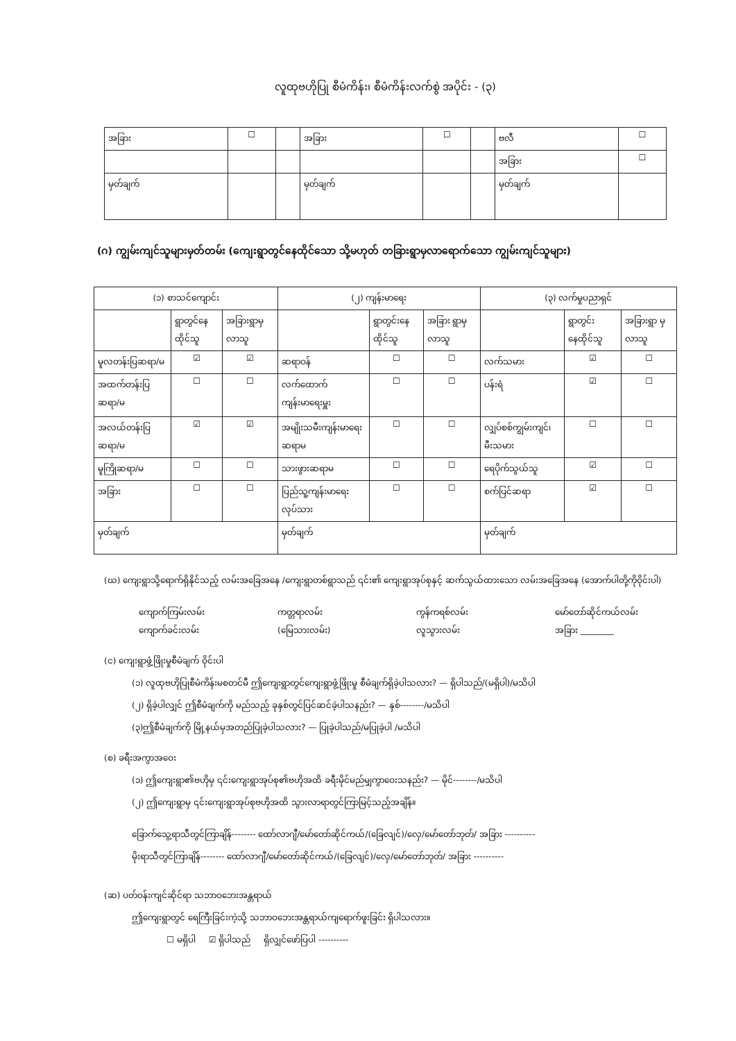လူထုဗဟိုပြု စီမံကိန်း၊ စီမံကိန်းလက်စွဲ အပိုင်း - (၃)
| အခြား | ☐ | | အခြား | ☐ | | ဗလီ | ☐ |
| | | | | | | အခြား | ☐ |
| မှတ်ချက် | | | မှတ်ချက် | | | မှတ်ချက် | |
(ဂ) ကျွမ်းကျင်သူများမှတ်တမ်း (ကျေးရွာတွင်နေထိုင်သော သို့မဟုတ် တခြားရွာမှလာရောက်သော ကျွမ်းကျင်သူများ)
| (၁) စာသင်ကျောင်း | | | (၂) ကျန်းမာရေး | | | (၃) လက်မှုပညာရှင် | | |
| --- | --- | --- | --- | --- | --- | --- | --- | --- |
| | ရွာတွင်နေ ထိုင်သူ | အခြားရွာမှ လာသူ | | ရွာတွင်းနေ ထိုင်သူ | အခြား ရွာမှ လာသူ | | ရွာတွင်း နေထိုင်သူ | အခြားရွာ မှလာသူ |
| မူလတန်းပြဆရာ/မ | ☑ | ☑ | ဆရာဝန် | ☐ | ☐ | လက်သမား | ☑ | ☐ |
| အထက်တန်းပြဆရာ/မ | ☐ | ☐ | လက်ထောက် ကျန်းမာရေးမှူး | ☐ | ☐ | ပန်းရံ | ☑ | ☐ |
| အလယ်တန်းပြဆရာ/မ | ☑ | ☑ | အမျိုးသမီးကျန်းမာရေး ဆရာမ | ☐ | ☐ | လျှပ်စစ်ကျွမ်းကျင်၊ မီးသမား | ☐ | ☐ |
| မူကြိုဆရာ/မ | ☐ | ☐ | သားဖွားဆရာမ | ☐ | ☐ | ရေပိုက်သွယ်သူ | ☑ | ☐ |
| အခြား | ☐ | ☐ | ပြည်သူ့ကျန်းမာရေးလုပ်သား | ☐ | ☐ | စက်ပြင်ဆရာ | ☑ | ☐ |
| မှတ်ချက် | | | မှတ်ချက် | | | မှတ်ချက် | | |
(ဃ) ကျေးရွာသို့ရောက်ရှိနိုင်သည့် လမ်းအခြေအနေ /ကျေးရွာတစ်ရွာသည် ၎င်း၏ ကျေးရွာအုပ်စုနှင့် ဆက်သွယ်ထားသော လမ်းအခြေအနေ (အောက်ပါတို့ကိုဝိုင်းပါ)
ကျောက်ကြမ်းလမ်း ကတ္တရာလမ်း ကွန်ကရစ်လမ်း မော်တော်ဆိုင်ကယ်လမ်း
ကျောက်ခင်းလမ်း (မြေသားလမ်း) လူသွားလမ်း အခြား ________
(င) ကျေးရွာဖွံ့ဖြိုးမှုစီမံချက် ဝိုင်းပါ
(၁) လူထုဗဟိုပြုစီမံကိန်းမစတင်မီ ဤကျေးရွာတွင်ကျေးရွာဖွံ့ဖြိုးမှု စီမံချက်ရှိခဲ့ပါသလား? — ရှိပါသည်/(မရှိပါ)/မသိပါ
(၂) ရှိခဲ့ပါလျှင် ဤစီမံချက်ကို မည်သည့် ခုနှစ်တွင်ပြင်ဆင်ခဲ့ပါသနည်း? — နှစ်--------/မသိပါ
(၃)ဤစီမံချက်ကို မြို့နယ်မှအတည်ပြုခဲ့ပါသလား? — ပြုခဲ့ပါသည်/မပြုခဲ့ပါ /မသိပါ
(စ) ခရီးအကွာအဝေး
(၁) ဤကျေးရွာ၏ဗဟိုမှ ၎င်းကျေးရွာအုပ်စု၏ဗဟိုအထိ ခရီးမိုင်မည်မျှကွာဝေးသနည်း? — မိုင်--------/မသိပါ
(၂) ဤကျေးရွာမှ ၎င်းကျေးရွာအုပ်စုဗဟိုအထိ သွားလာရာတွင်ကြာမြင့်သည့်အချိန်။
ခြောက်သွေ့ရာသီတွင်ကြာချိန်-------- ထော်လာဂျီ/မော်တော်ဆိုင်ကယ်/(ခြေလျင်)/လှေ/မော်တော်ဘုတ်/ အခြား ----------
မိုးရာသီတွင်ကြာချိန်-------- ထော်လာဂျီ/မော်တော်ဆိုင်ကယ်/(ခြေလျင်)/လှေ/မော်တော်ဘုတ်/ အခြား ----------
(ဆ) ပတ်ဝန်းကျင်ဆိုင်ရာ သဘာဝဘေးအန္တရာယ်
ဤကျေးရွာတွင် ရေကြီးခြင်းကဲ့သို့ သဘာဝဘေးအန္တရာယ်ကျရောက်ဖူးခြင်း ရှိပါသလား။
☐ မရှိပါ ☑ ရှိပါသည် ရှိလျှင်ဖော်ပြပါ ----------